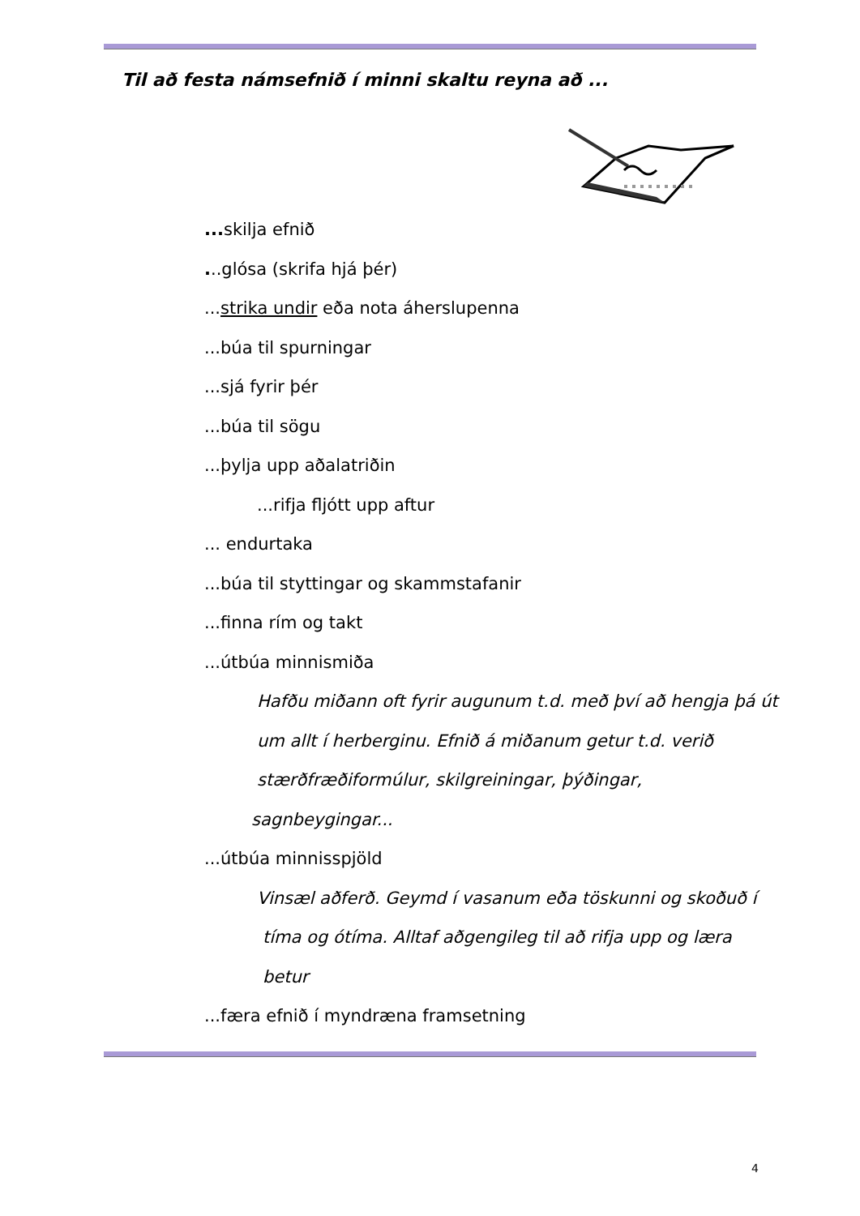Til að festa námsefnið í minni skaltu reyna að ...
... skilja efnið
...glósa (skrifa hjá þér)
...strika undir eða nota áherslupenna
...búa til spurningar
...sjá fyrir þér
...búa til sögu
...þylja upp aðalatriðin
...rifja fljótt upp aftur
... endurtaka
...búa til styttingar og skammstafanir
...finna rím og takt
...útbúa minnismiða
Hafðu miðann oft fyrir augunum t.d. með því að hengja þá út
um allt í herberginu. Efnið á miðanum getur t.d. verið
stærðfræðiformúlur, skilgreiningar, þýðingar,
sagnbeygingar...
...útbúa minnisspjöld
Vinsæl aðferð. Geymd í vasanum eða töskunni og skoðuð í
tíma og ótíma. Alltaf aðgengileg til að rifja upp og læra
betur
...færa efnið í myndræna framsetning
4